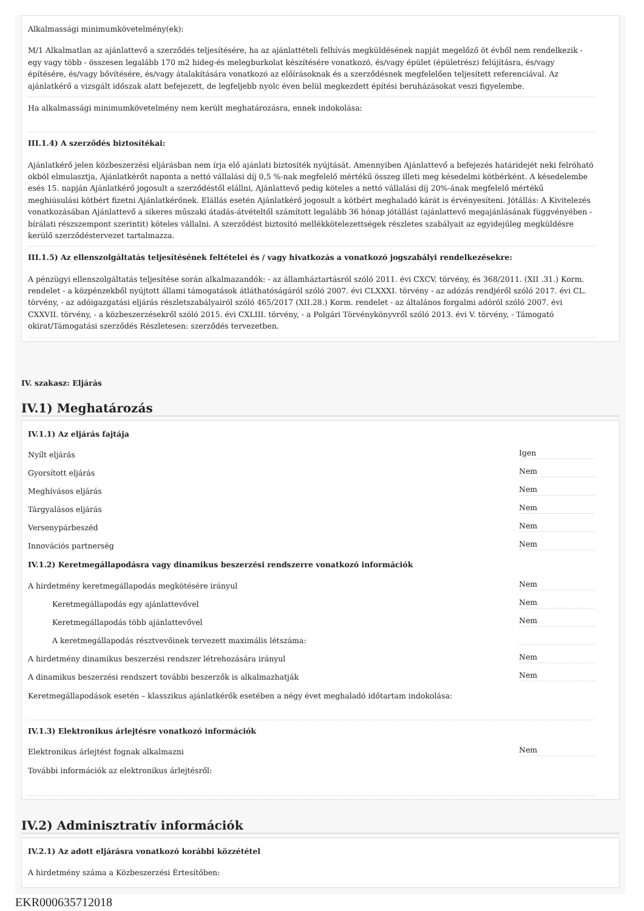Alkalmassági minimumkövetelmény(ek):
M/1 Alkalmatlan az ajánlattevő a szerződés teljesítésére, ha az ajánlattételi felhívás megküldésének napját megelőző öt évből nem rendelkezik - egy vagy több - összesen legalább 170 m2 hideg-és melegburkolat készítésére vonatkozó, és/vagy épület (épületrész) felújításra, és/vagy építésére, és/vagy bővítésére, és/vagy átalakítására vonatkozó az előírásoknak és a szerződésnek megfelelően teljesített referenciával. Az ajánlatkérő a vizsgált időszak alatt befejezett, de legfeljebb nyolc éven belül megkezdett építési beruházásokat veszi figyelembe.
Ha alkalmassági minimumkövetelmény nem került meghatározásra, ennek indokolása:
III.1.4) A szerződés biztosítékai:
Ajánlatkérő jelen közbeszerzési eljárásban nem írja elő ajánlati biztosíték nyújtását. Amennyiben Ajánlattevő a befejezés határidejét neki felróható okból elmulasztja, Ajánlatkérőt naponta a nettó vállalási díj 0,5 %-nak megfelelő mértékű összeg illeti meg késedelmi kötbérként. A késedelembe esés 15. napján Ajánlatkérő jogosult a szerződéstől elállni, Ajánlattevő pedig köteles a nettó vállalási díj 20%-ának megfelelő mértékű meghiúsulási kötbért fizetni Ajánlatkérőnek. Elállás esetén Ajánlatkérő jogosult a kötbért meghaladó kárát is érvényesíteni. Jótállás: A Kivitelezés vonatkozásában Ajánlattevő a sikeres műszaki átadás-átvételtől számított legalább 36 hónap jótállást (ajánlattevő megajánlásának függvényében - bírálati részszempont szerintit) köteles vállalni. A szerződést biztosító mellékkötelezettségek részletes szabályait az egyidejűleg megküldésre kerülő szerződéstervezet tartalmazza.
III.1.5) Az ellenszolgáltatás teljesítésének feltételei és / vagy hivatkozás a vonatkozó jogszabályi rendelkezésekre:
A pénzügyi ellenszolgáltatás teljesítése során alkalmazandók: - az államháztartásról szóló 2011. évi CXCV. törvény, és 368/2011. (XII .31.) Korm. rendelet - a közpénzekből nyújtott állami támogatások átláthatóságáról szóló 2007. évi CLXXXI. törvény - az adózás rendjéről szóló 2017. évi CL. törvény, - az adóigazgatási eljárás részletszabályairól szóló 465/2017 (XII.28.) Korm. rendelet - az általános forgalmi adóról szóló 2007. évi CXXVII. törvény, - a közbeszerzésekről szóló 2015. évi CXLIII. törvény, - a Polgári Törvénykönyvről szóló 2013. évi V. törvény, - Támogató okirat/Támogatási szerződés Részletesen: szerződés tervezetben.
IV. szakasz: Eljárás
IV.1) Meghatározás
IV.1.1) Az eljárás fajtája
Nyílt eljárás Igen
Gyorsított eljárás Nem
Meghívásos eljárás Nem
Tárgyalásos eljárás Nem
Versenypárbeszéd Nem
Innovációs partnerség Nem
IV.1.2) Keretmegállapodásra vagy dinamikus beszerzési rendszerre vonatkozó információk
A hirdetmény keretmegállapodás megkötésére irányul Nem
Keretmegállapodás egy ajánlattevővel Nem
Keretmegállapodás több ajánlattevővel Nem
A keretmegállapodás résztvevőinek tervezett maximális létszáma:
A hirdetmény dinamikus beszerzési rendszer létrehozására irányul Nem
A dinamikus beszerzési rendszert további beszerzők is alkalmazhatják Nem
Keretmegállapodások esetén – klasszikus ajánlatkérők esetében a négy évet meghaladó időtartam indokolása:
IV.1.3) Elektronikus árlejtésre vonatkozó információk
Elektronikus árlejtést fognak alkalmazni Nem
További információk az elektronikus árlejtésről:
IV.2) Adminisztratív információk
IV.2.1) Az adott eljárásra vonatkozó korábbi közzététel
A hirdetmény száma a Közbeszerzési Értesítőben:
EKR000635712018